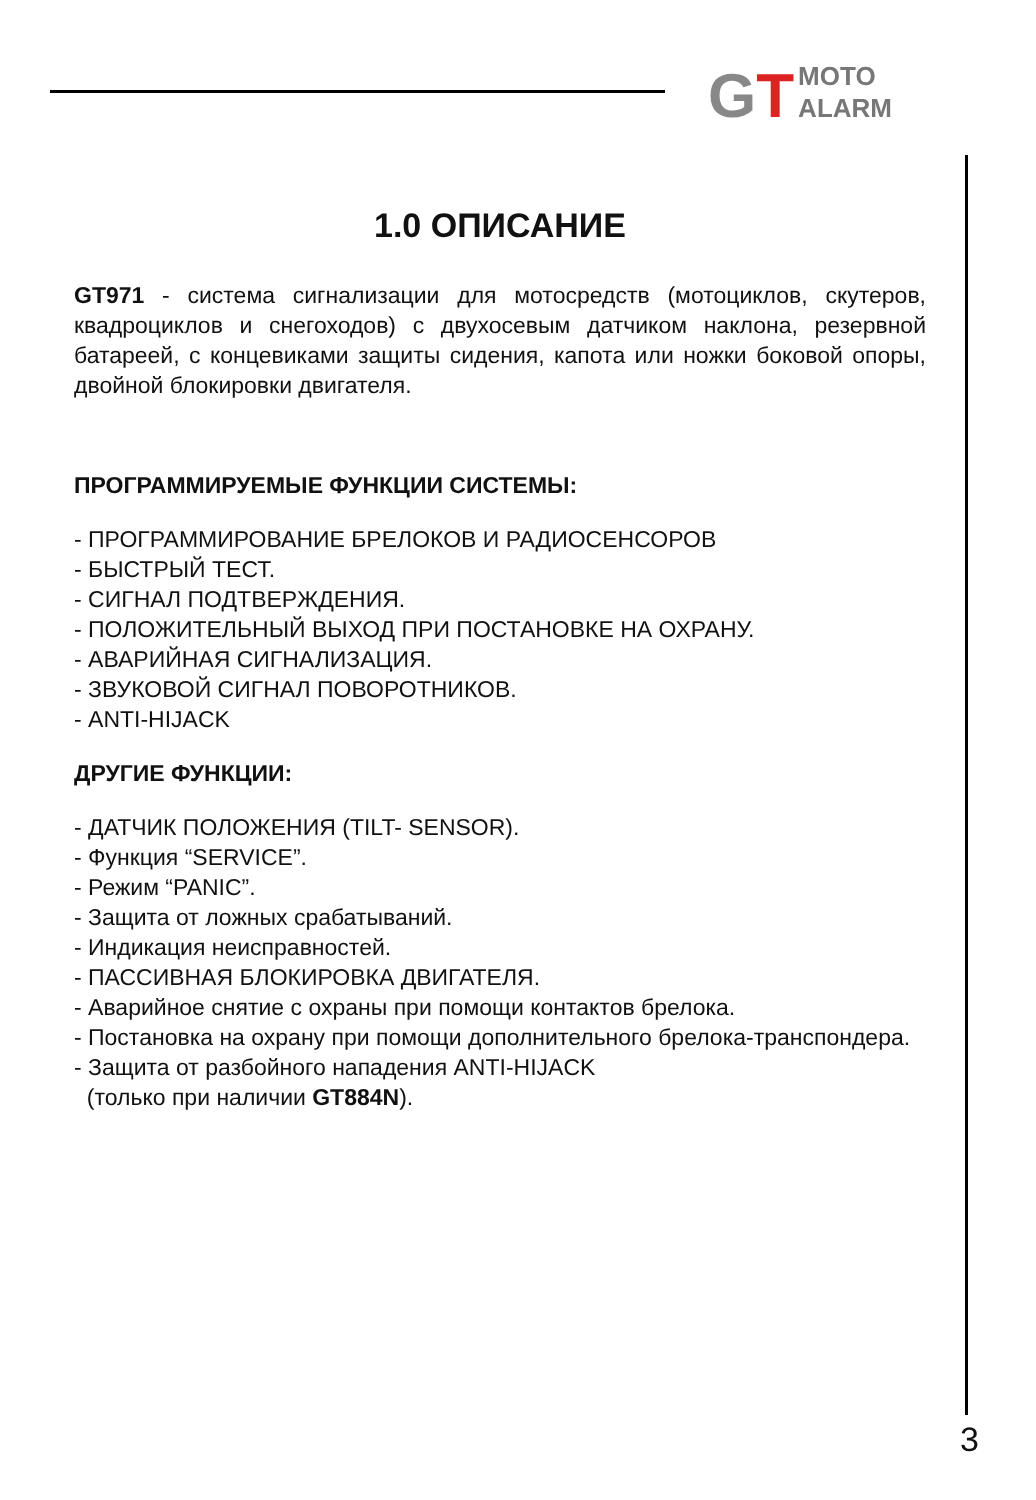GT MOTO
ALARM
1.0 ОПИСАНИЕ
GT971 - система сигнализации для мотосредств (мотоциклов, скутеров, квадроциклов и снегоходов) с двухосевым датчиком наклона, резервной батареей, с концевиками защиты сидения, капота или ножки боковой опоры, двойной блокировки двигателя.
ПРОГРАММИРУЕМЫЕ ФУНКЦИИ СИСТЕМЫ:
- ПРОГРАММИРОВАНИЕ БРЕЛОКОВ И РАДИОСЕНСОРОВ
- БЫСТРЫЙ ТЕСТ.
- СИГНАЛ ПОДТВЕРЖДЕНИЯ.
- ПОЛОЖИТЕЛЬНЫЙ ВЫХОД ПРИ ПОСТАНОВКЕ НА ОХРАНУ.
- АВАРИЙНАЯ СИГНАЛИЗАЦИЯ.
- ЗВУКОВОЙ СИГНАЛ ПОВОРОТНИКОВ.
- ANTI-HIJACK
ДРУГИЕ ФУНКЦИИ:
- ДАТЧИК ПОЛОЖЕНИЯ (TILT- SENSOR).
- Функция “SERVICE”.
- Режим “PANIC”.
- Защита от ложных срабатываний.
- Индикация неисправностей.
- ПАССИВНАЯ БЛОКИРОВКА ДВИГАТЕЛЯ.
- Аварийное снятие с охраны при помощи контактов брелока.
- Постановка на охрану при помощи дополнительного брелока-транспондера.
- Защита от разбойного нападения ANTI-HIJACK
(только при наличии GT884N).
3